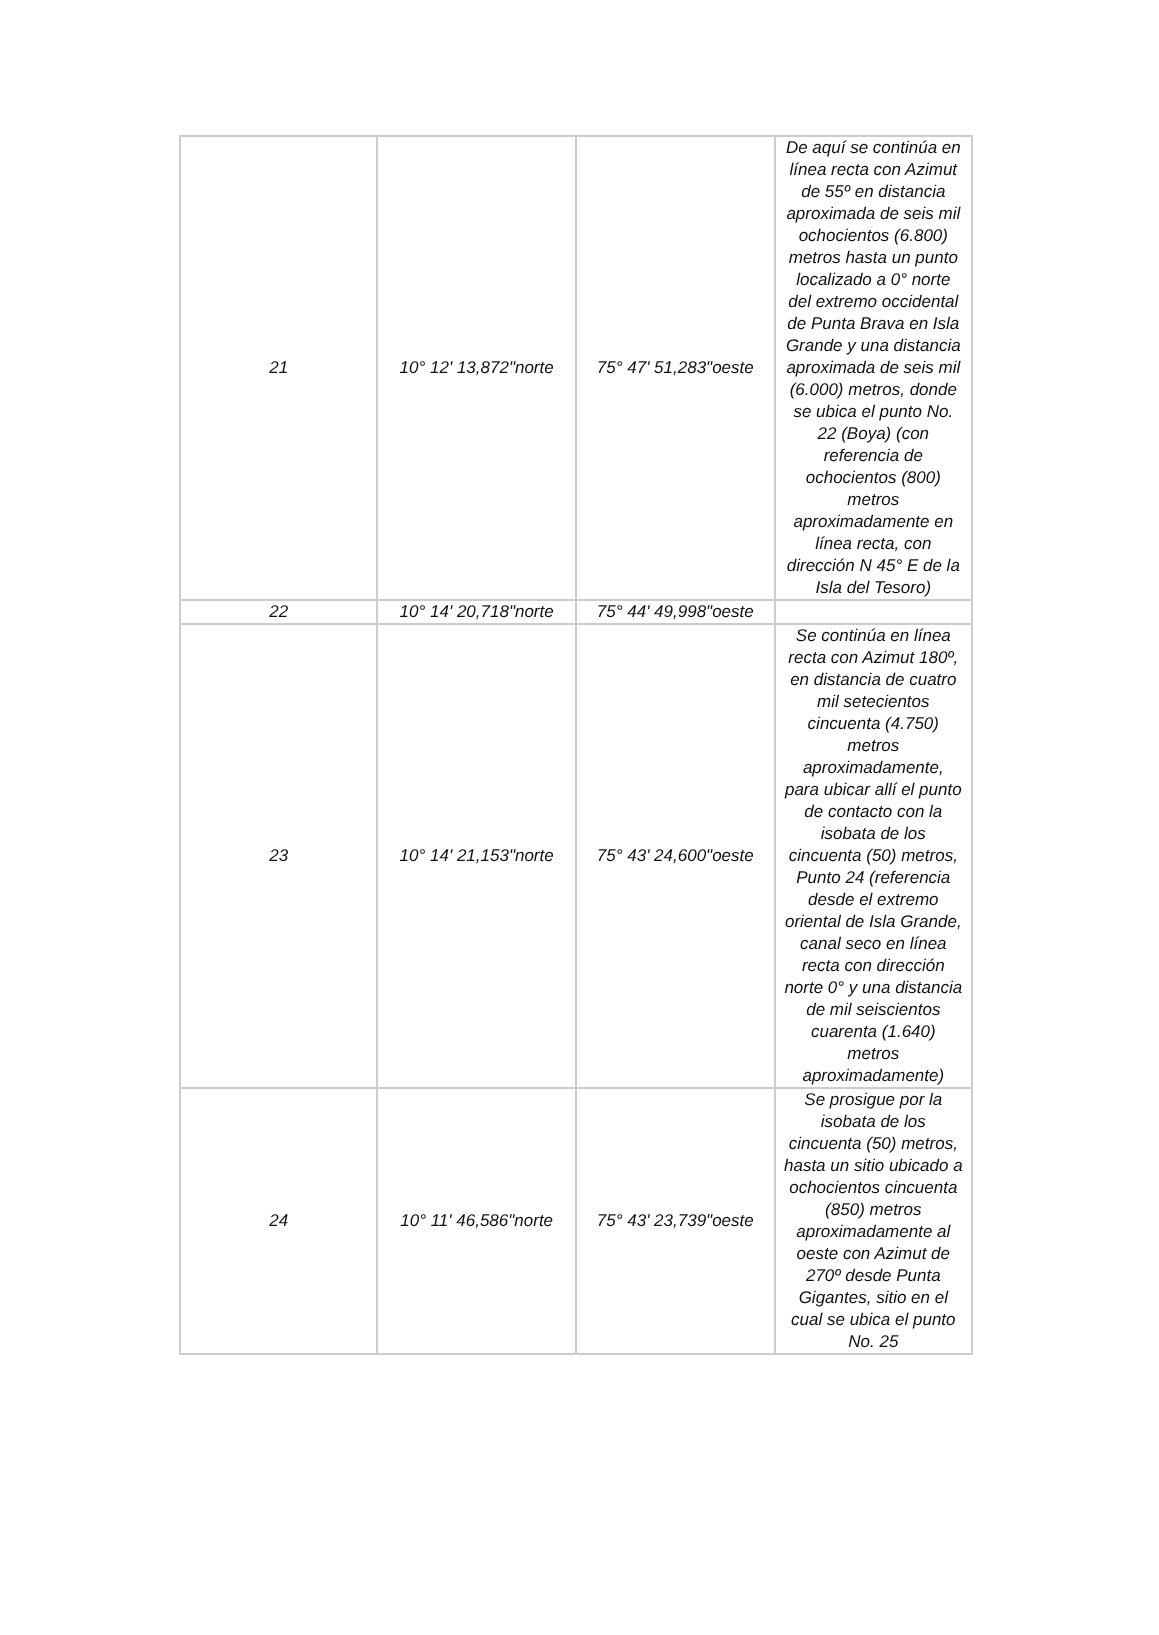| 21 | 10° 12' 13,872"norte | 75° 47' 51,283"oeste | De aquí se continúa en línea recta con Azimut de 55º en distancia aproximada de seis mil ochocientos (6.800) metros hasta un punto localizado a 0° norte del extremo occidental de Punta Brava en Isla Grande y una distancia aproximada de seis mil (6.000) metros, donde se ubica el punto No. 22 (Boya) (con referencia de ochocientos (800) metros aproximadamente en línea recta, con dirección N 45° E de la Isla del Tesoro) |
| 22 | 10° 14' 20,718"norte | 75° 44' 49,998"oeste | |
| 23 | 10° 14' 21,153"norte | 75° 43' 24,600"oeste | Se continúa en línea recta con Azimut 180º, en distancia de cuatro mil setecientos cincuenta (4.750) metros aproximadamente, para ubicar allí el punto de contacto con la isobata de los cincuenta (50) metros, Punto 24 (referencia desde el extremo oriental de Isla Grande, canal seco en línea recta con dirección norte 0° y una distancia de mil seiscientos cuarenta (1.640) metros aproximadamente) |
| 24 | 10° 11' 46,586"norte | 75° 43' 23,739"oeste | Se prosigue por la isobata de los cincuenta (50) metros, hasta un sitio ubicado a ochocientos cincuenta (850) metros aproximadamente al oeste con Azimut de 270º desde Punta Gigantes, sitio en el cual se ubica el punto No. 25 |